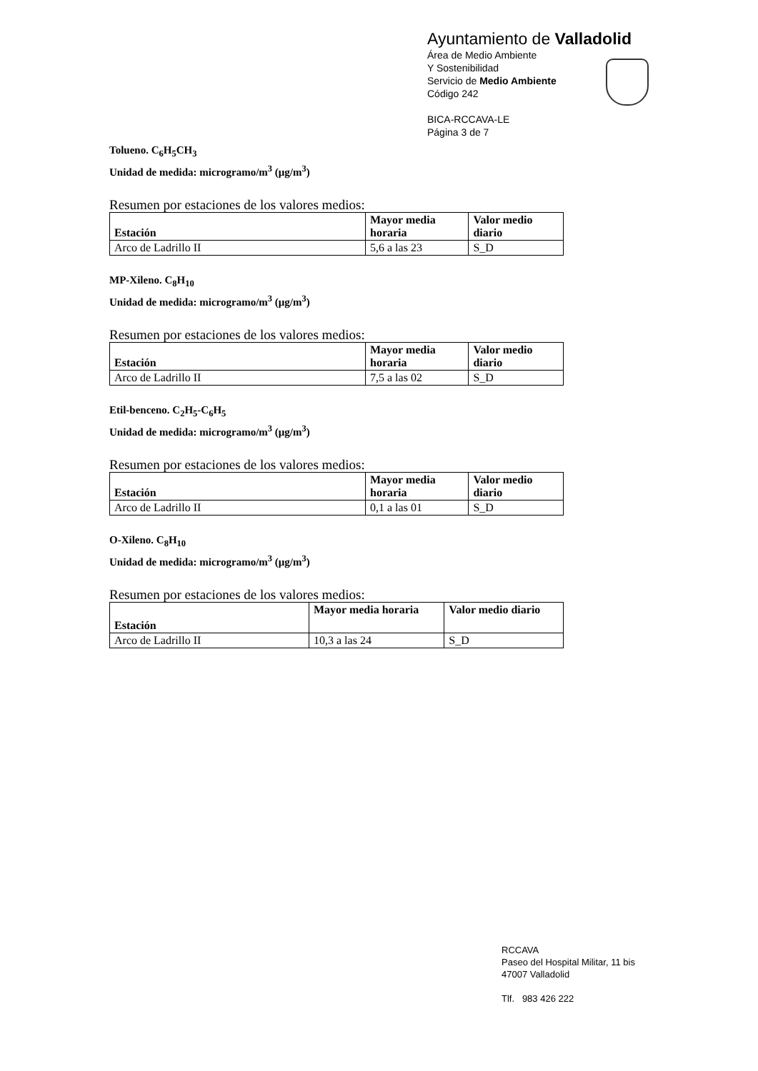Ayuntamiento de Valladolid
Área de Medio Ambiente
Y Sostenibilidad
Servicio de Medio Ambiente
Código 242
BICA-RCCAVA-LE
Página 3 de 7
Tolueno. C<sub>6</sub>H<sub>5</sub>CH<sub>3</sub>
Unidad de medida: microgramo/m<sup>3</sup> (μg/m<sup>3</sup>)
Resumen por estaciones de los valores medios:
| Estación | Mayor media horaria | Valor medio diario |
| --- | --- | --- |
| Arco de Ladrillo II | 5,6 a las 23 | S_D |
MP-Xileno. C<sub>8</sub>H<sub>10</sub>
Unidad de medida: microgramo/m<sup>3</sup> (μg/m<sup>3</sup>)
Resumen por estaciones de los valores medios:
| Estación | Mayor media horaria | Valor medio diario |
| --- | --- | --- |
| Arco de Ladrillo II | 7,5 a las 02 | S_D |
Etil-benceno. C<sub>2</sub>H<sub>5</sub>-C<sub>6</sub>H<sub>5</sub>
Unidad de medida: microgramo/m<sup>3</sup> (μg/m<sup>3</sup>)
Resumen por estaciones de los valores medios:
| Estación | Mayor media horaria | Valor medio diario |
| --- | --- | --- |
| Arco de Ladrillo II | 0,1 a las 01 | S_D |
O-Xileno. C<sub>8</sub>H<sub>10</sub>
Unidad de medida: microgramo/m<sup>3</sup> (μg/m<sup>3</sup>)
Resumen por estaciones de los valores medios:
| Estación | Mayor media horaria | Valor medio diario |
| --- | --- | --- |
| Arco de Ladrillo II | 10,3 a las 24 | S_D |
RCCAVA
Paseo del Hospital Militar, 11 bis
47007 Valladolid
Tlf. 983 426 222